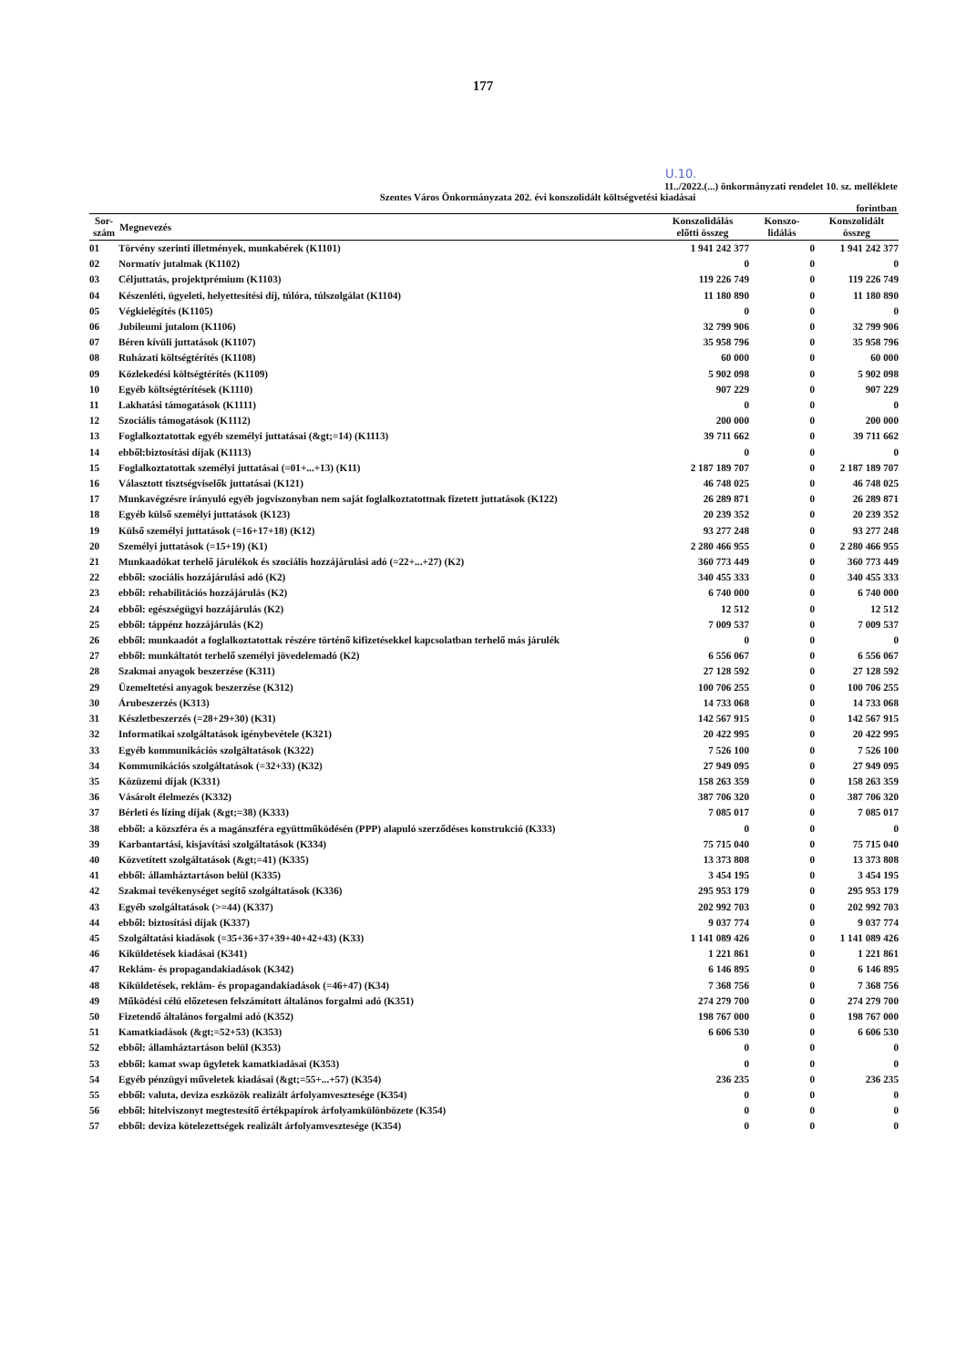177
U.10.
11../2022.(...) önkormányzati rendelet 10. sz. melléklete
Szentes Város Önkormányzata 202. évi konszolidált költségvetési kiadásai
forintban
| Sor- szám | Megnevezés | Konszolidálás előtti összeg | Konszo- lidálás | Konszolidált összeg |
| --- | --- | --- | --- | --- |
| 01 | Törvény szerinti illetmények, munkabérek (K1101) | 1 941 242 377 | 0 | 1 941 242 377 |
| 02 | Normatív jutalmak (K1102) | 0 | 0 | 0 |
| 03 | Céljuttatás, projektprémium (K1103) | 119 226 749 | 0 | 119 226 749 |
| 04 | Készenléti, ügyeleti, helyettesítési díj, túlóra, túlszolgálat (K1104) | 11 180 890 | 0 | 11 180 890 |
| 05 | Végkielégítés (K1105) | 0 | 0 | 0 |
| 06 | Jubileumi jutalom (K1106) | 32 799 906 | 0 | 32 799 906 |
| 07 | Béren kívüli juttatások (K1107) | 35 958 796 | 0 | 35 958 796 |
| 08 | Ruházati költségtérítés (K1108) | 60 000 | 0 | 60 000 |
| 09 | Közlekedési költségtérítés (K1109) | 5 902 098 | 0 | 5 902 098 |
| 10 | Egyéb költségtérítések (K1110) | 907 229 | 0 | 907 229 |
| 11 | Lakhatási támogatások (K1111) | 0 | 0 | 0 |
| 12 | Szociális támogatások (K1112) | 200 000 | 0 | 200 000 |
| 13 | Foglalkoztatottak egyéb személyi juttatásai (&gt;=14) (K1113) | 39 711 662 | 0 | 39 711 662 |
| 14 | ebből:biztosítási díjak (K1113) | 0 | 0 | 0 |
| 15 | Foglalkoztatottak személyi juttatásai (=01+...+13) (K11) | 2 187 189 707 | 0 | 2 187 189 707 |
| 16 | Választott tisztségviselők juttatásai (K121) | 46 748 025 | 0 | 46 748 025 |
| 17 | Munkavégzésre irányuló egyéb jogviszonyban nem saját foglalkoztatottnak fizetett juttatások (K122) | 26 289 871 | 0 | 26 289 871 |
| 18 | Egyéb külső személyi juttatások (K123) | 20 239 352 | 0 | 20 239 352 |
| 19 | Külső személyi juttatások (=16+17+18) (K12) | 93 277 248 | 0 | 93 277 248 |
| 20 | Személyi juttatások (=15+19) (K1) | 2 280 466 955 | 0 | 2 280 466 955 |
| 21 | Munkaadókat terhelő járulékok és szociális hozzájárulási adó (=22+...+27) (K2) | 360 773 449 | 0 | 360 773 449 |
| 22 | ebből: szociális hozzájárulási adó (K2) | 340 455 333 | 0 | 340 455 333 |
| 23 | ebből: rehabilitációs hozzájárulás (K2) | 6 740 000 | 0 | 6 740 000 |
| 24 | ebből: egészségügyi hozzájárulás (K2) | 12 512 | 0 | 12 512 |
| 25 | ebből: táppénz hozzájárulás (K2) | 7 009 537 | 0 | 7 009 537 |
| 26 | ebből: munkaadót a foglalkoztatottak részére történő kifizetésekkel kapcsolatban terhelő más járulék | 0 | 0 | 0 |
| 27 | ebből: munkáltatót terhelő személyi jövedelemadó (K2) | 6 556 067 | 0 | 6 556 067 |
| 28 | Szakmai anyagok beszerzése (K311) | 27 128 592 | 0 | 27 128 592 |
| 29 | Üzemeltetési anyagok beszerzése (K312) | 100 706 255 | 0 | 100 706 255 |
| 30 | Árubeszerzés (K313) | 14 733 068 | 0 | 14 733 068 |
| 31 | Készletbeszerzés (=28+29+30) (K31) | 142 567 915 | 0 | 142 567 915 |
| 32 | Informatikai szolgáltatások igénybevétele (K321) | 20 422 995 | 0 | 20 422 995 |
| 33 | Egyéb kommunikációs szolgáltatások (K322) | 7 526 100 | 0 | 7 526 100 |
| 34 | Kommunikációs szolgáltatások (=32+33) (K32) | 27 949 095 | 0 | 27 949 095 |
| 35 | Közüzemi díjak (K331) | 158 263 359 | 0 | 158 263 359 |
| 36 | Vásárolt élelmezés (K332) | 387 706 320 | 0 | 387 706 320 |
| 37 | Bérleti és lízing díjak (&gt;=38) (K333) | 7 085 017 | 0 | 7 085 017 |
| 38 | ebből: a közszféra és a magánszféra együttműködésén (PPP) alapuló szerződéses konstrukció (K333) | 0 | 0 | 0 |
| 39 | Karbantartási, kisjavítási szolgáltatások (K334) | 75 715 040 | 0 | 75 715 040 |
| 40 | Közvetített szolgáltatások (&gt;=41) (K335) | 13 373 808 | 0 | 13 373 808 |
| 41 | ebből: államháztartáson belül (K335) | 3 454 195 | 0 | 3 454 195 |
| 42 | Szakmai tevékenységet segítő szolgáltatások (K336) | 295 953 179 | 0 | 295 953 179 |
| 43 | Egyéb szolgáltatások (>=44) (K337) | 202 992 703 | 0 | 202 992 703 |
| 44 | ebből: biztosítási díjak (K337) | 9 037 774 | 0 | 9 037 774 |
| 45 | Szolgáltatási kiadások (=35+36+37+39+40+42+43) (K33) | 1 141 089 426 | 0 | 1 141 089 426 |
| 46 | Kiküldetések kiadásai (K341) | 1 221 861 | 0 | 1 221 861 |
| 47 | Reklám- és propagandakiadások (K342) | 6 146 895 | 0 | 6 146 895 |
| 48 | Kiküldetések, reklám- és propagandakiadások (=46+47) (K34) | 7 368 756 | 0 | 7 368 756 |
| 49 | Működési célú előzetesen felszámított általános forgalmi adó (K351) | 274 279 700 | 0 | 274 279 700 |
| 50 | Fizetendő általános forgalmi adó (K352) | 198 767 000 | 0 | 198 767 000 |
| 51 | Kamatkiadások (&gt;=52+53) (K353) | 6 606 530 | 0 | 6 606 530 |
| 52 | ebből: államháztartáson belül (K353) | 0 | 0 | 0 |
| 53 | ebből: kamat swap ügyletek kamatkiadásai (K353) | 0 | 0 | 0 |
| 54 | Egyéb pénzügyi műveletek kiadásai (&gt;=55+...+57) (K354) | 236 235 | 0 | 236 235 |
| 55 | ebből: valuta, deviza eszközök realizált árfolyamvesztesége (K354) | 0 | 0 | 0 |
| 56 | ebből: hitelviszonyt megtestesítő értékpapírok árfolyamkülönbözete (K354) | 0 | 0 | 0 |
| 57 | ebből: deviza kötelezettségek realizált árfolyamvesztesége (K354) | 0 | 0 | 0 |